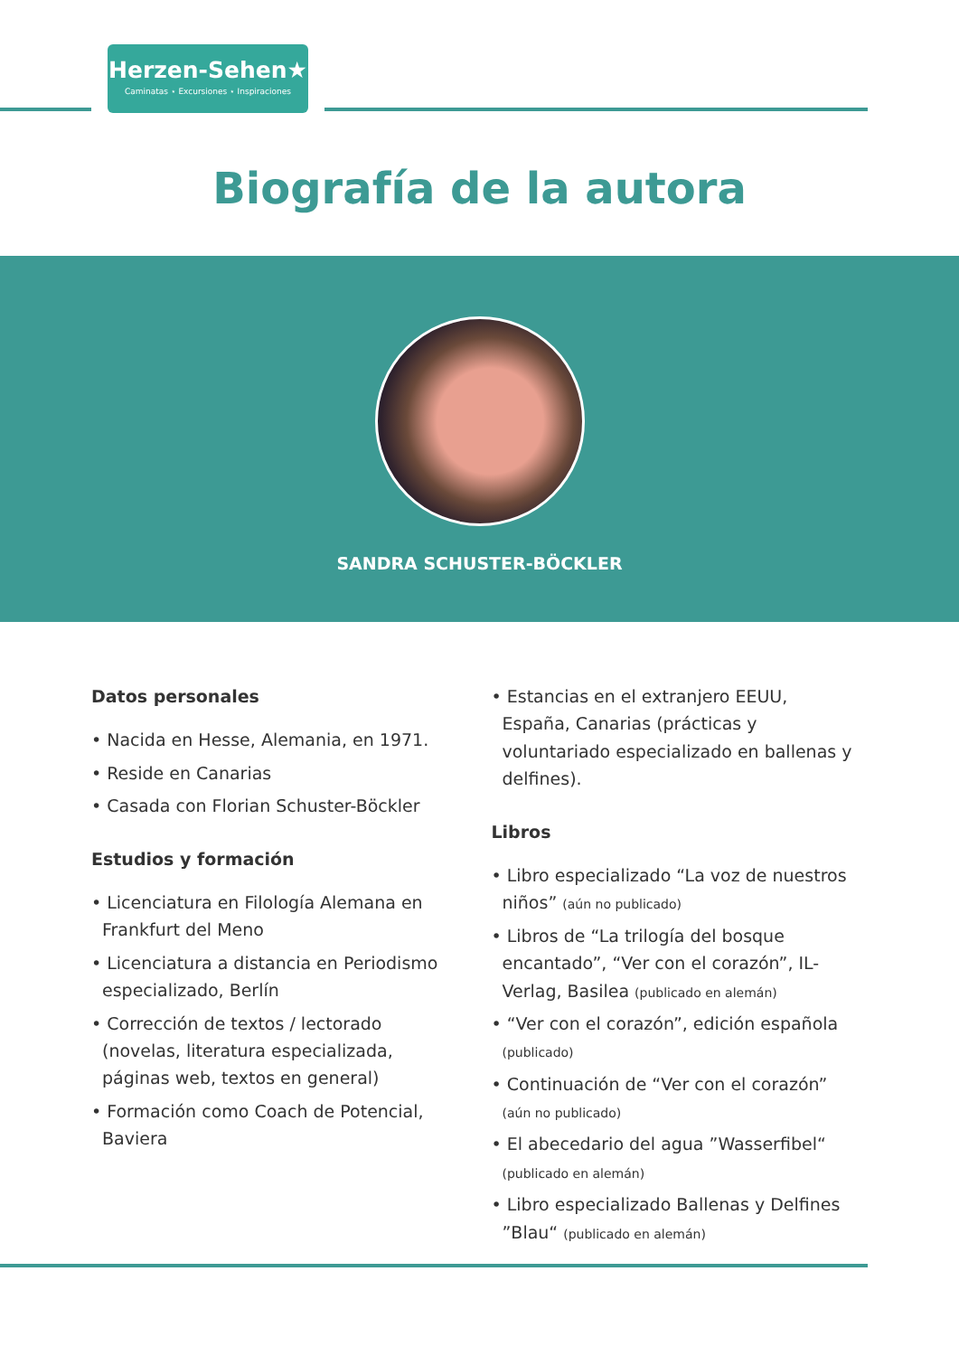Herzen-Sehen★
Caminatas ⋆ Excursiones ⋆ Inspiraciones
Biografía de la autora
SANDRA SCHUSTER-BÖCKLER
Datos personales
• Nacida en Hesse, Alemania, en 1971.
• Reside en Canarias
• Casada con Florian Schuster-Böckler
Estudios y formación
• Licenciatura en Filología Alemana en Frankfurt del Meno
• Licenciatura a distancia en Periodismo especializado, Berlín
• Corrección de textos / lectorado (novelas, literatura especializada, páginas web, textos en general)
• Formación como Coach de Potencial, Baviera
• Estancias en el extranjero EEUU, España, Canarias (prácticas y voluntariado especializado en ballenas y delfines).
Libros
• Libro especializado “La voz de nuestros niños” (aún no publicado)
• Libros de “La trilogía del bosque encantado”, “Ver con el corazón”, IL-Verlag, Basilea (publicado en alemán)
• “Ver con el corazón”, edición española (publicado)
• Continuación de “Ver con el corazón” (aún no publicado)
• El abecedario del agua ”Wasserfibel“ (publicado en alemán)
• Libro especializado Ballenas y Delfines ”Blau“ (publicado en alemán)